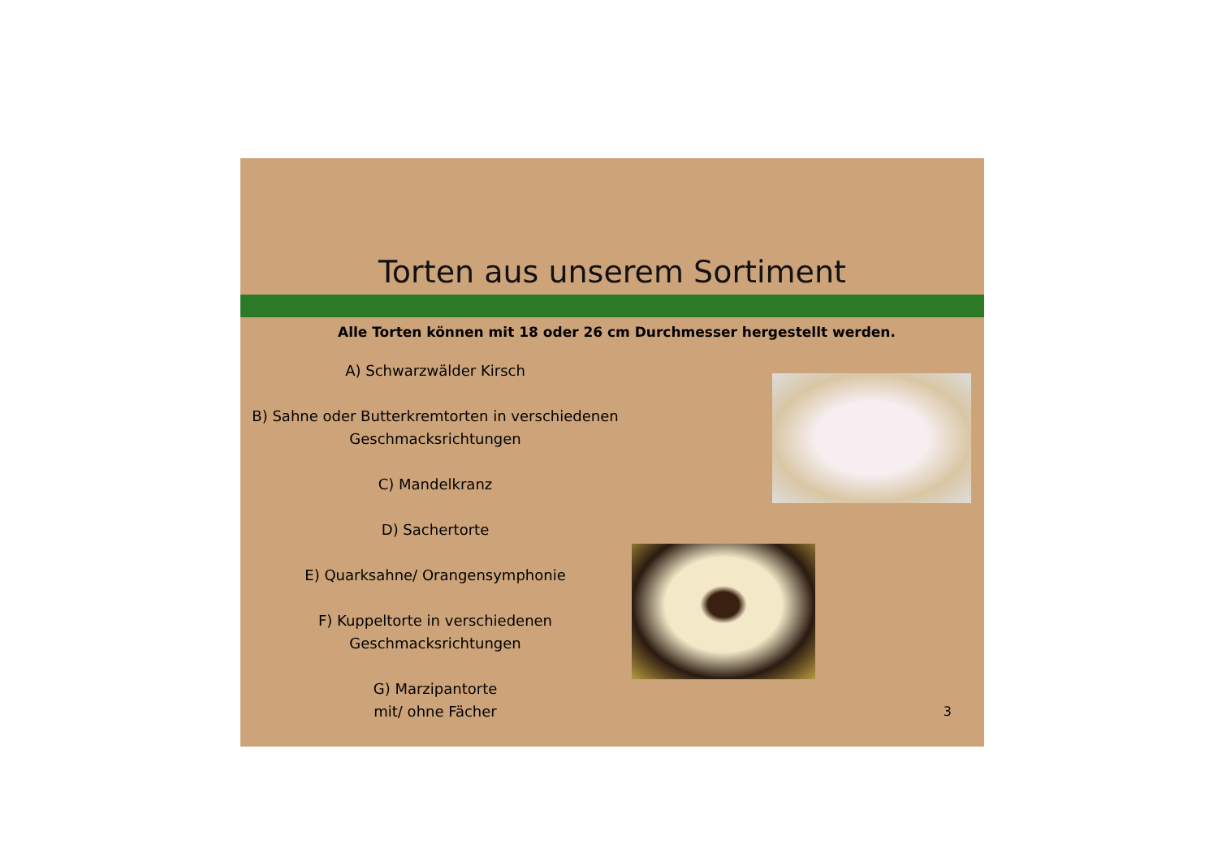Torten aus unserem Sortiment
Alle Torten können mit 18 oder 26 cm Durchmesser hergestellt werden.
A) Schwarzwälder Kirsch
B) Sahne oder Butterkremtorten in verschiedenen
Geschmacksrichtungen
C) Mandelkranz
D) Sachertorte
E) Quarksahne/ Orangensymphonie
F) Kuppeltorte in verschiedenen
Geschmacksrichtungen
G) Marzipantorte
mit/ ohne Fächer
3